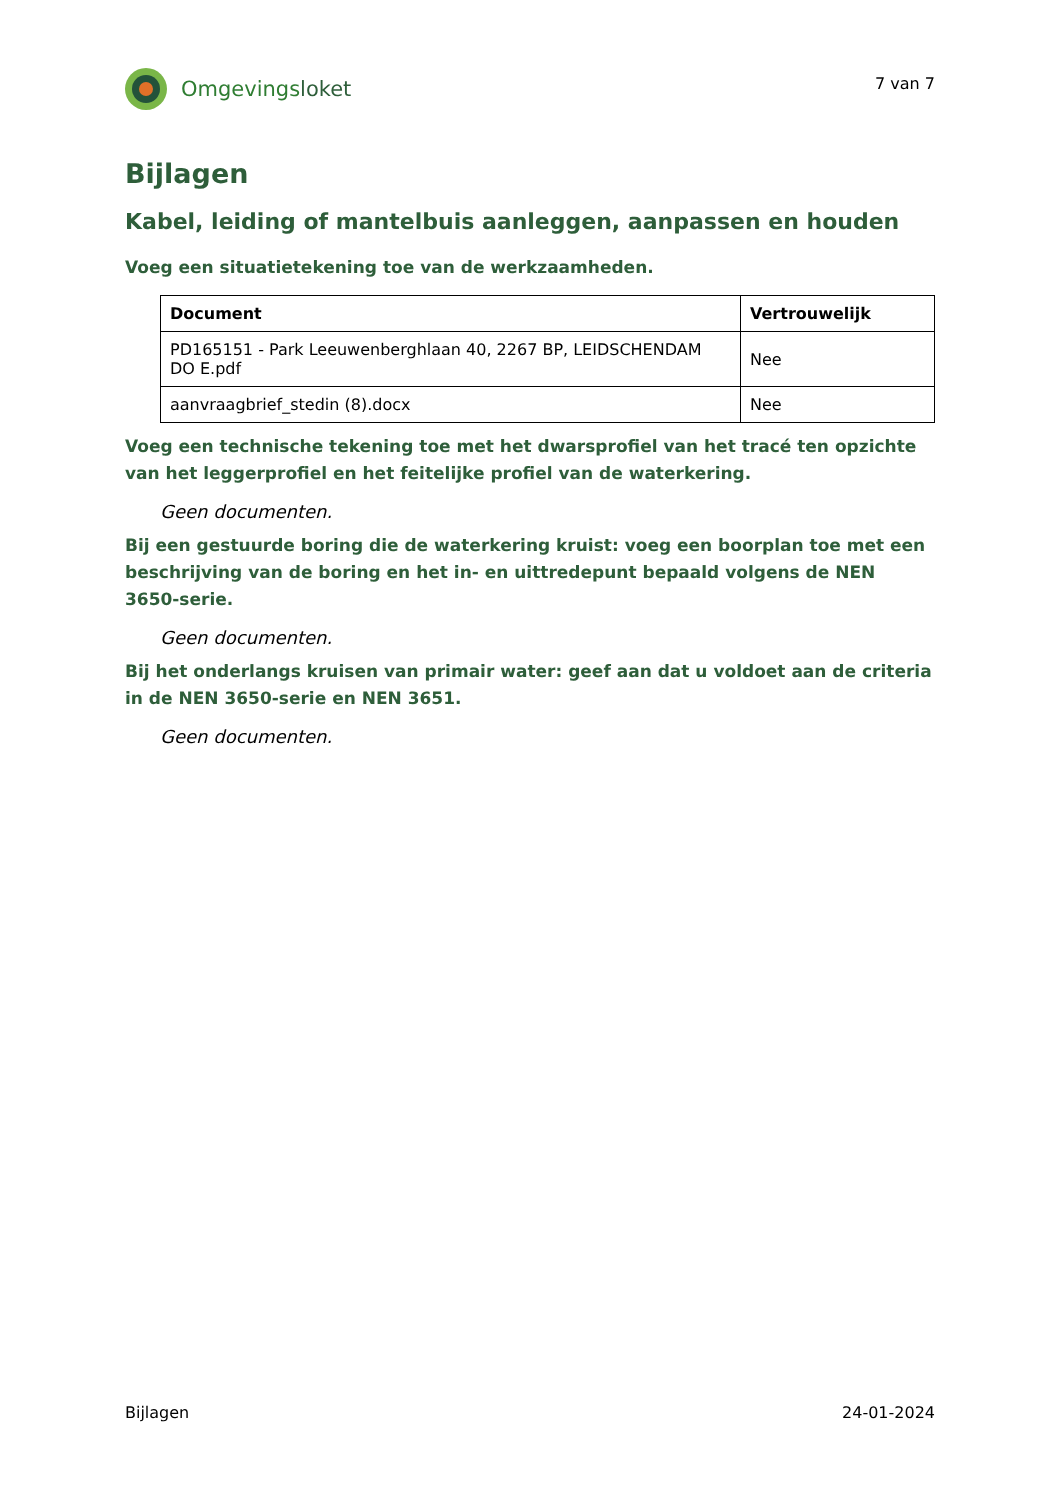Omgevingsloket
7 van 7
Bijlagen
Kabel, leiding of mantelbuis aanleggen, aanpassen en houden
Voeg een situatietekening toe van de werkzaamheden.
| Document | Vertrouwelijk |
| --- | --- |
| PD165151 - Park Leeuwenberghlaan 40, 2267 BP, LEIDSCHENDAM DO E.pdf | Nee |
| aanvraagbrief_stedin (8).docx | Nee |
Voeg een technische tekening toe met het dwarsprofiel van het tracé ten opzichte van het leggerprofiel en het feitelijke profiel van de waterkering.
Geen documenten.
Bij een gestuurde boring die de waterkering kruist: voeg een boorplan toe met een beschrijving van de boring en het in- en uittredepunt bepaald volgens de NEN 3650-serie.
Geen documenten.
Bij het onderlangs kruisen van primair water: geef aan dat u voldoet aan de criteria in de NEN 3650-serie en NEN 3651.
Geen documenten.
Bijlagen 24-01-2024